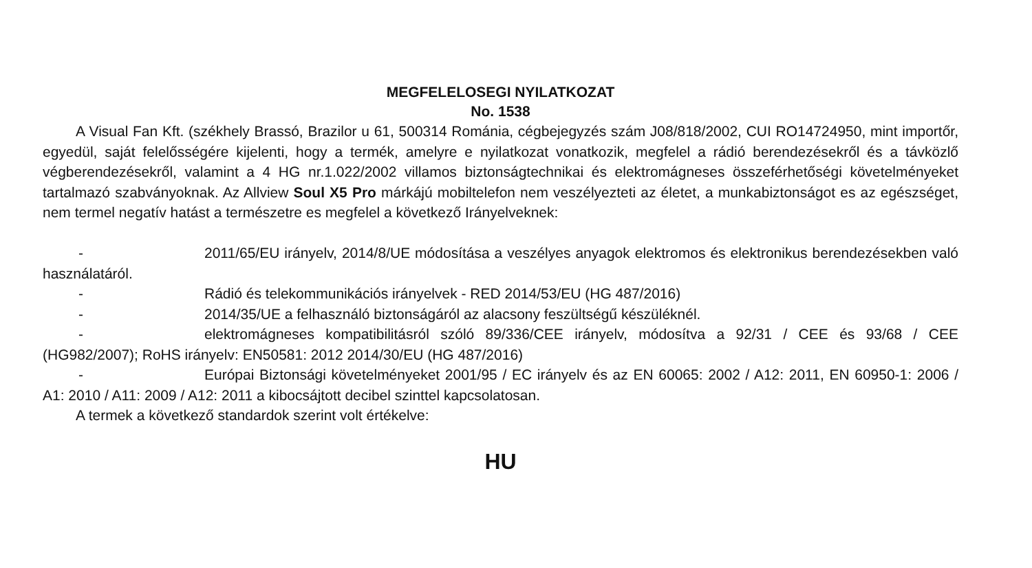MEGFELELOSEGI NYILATKOZAT
No. 1538
A Visual Fan Kft. (székhely Brassó, Brazilor u 61, 500314 Románia, cégbejegyzés szám J08/818/2002, CUI RO14724950, mint importőr, egyedül, saját felelősségére kijelenti, hogy a termék, amelyre e nyilatkozat vonatkozik, megfelel a rádió berendezésekről és a távközlő végberendezésekről, valamint a 4 HG nr.1.022/2002 villamos biztonságtechnikai és elektromágneses összeférhetőségi követelményeket tartalmazó szabványoknak. Az Allview Soul X5 Pro márkájú mobiltelefon nem veszélyezteti az életet, a munkabiztonságot es az egészséget, nem termel negatív hatást a természetre es megfelel a következő Irányelveknek:
- 2011/65/EU irányelv, 2014/8/UE módosítása a veszélyes anyagok elektromos és elektronikus berendezésekben való használatáról.
- Rádió és telekommunikációs irányelvek - RED 2014/53/EU (HG 487/2016)
- 2014/35/UE a felhasználó biztonságáról az alacsony feszültségű készüléknél.
- elektromágneses kompatibilitásról szóló 89/336/CEE irányelv, módosítva a 92/31 / CEE és 93/68 / CEE (HG982/2007); RoHS irányelv: EN50581: 2012 2014/30/EU (HG 487/2016)
- Európai Biztonsági követelményeket 2001/95 / EC irányelv és az EN 60065: 2002 / A12: 2011, EN 60950-1: 2006 / A1: 2010 / A11: 2009 / A12: 2011 a kibocsájtott decibel szinttel kapcsolatosan.
A termek a következő standardok szerint volt értékelve:
HU